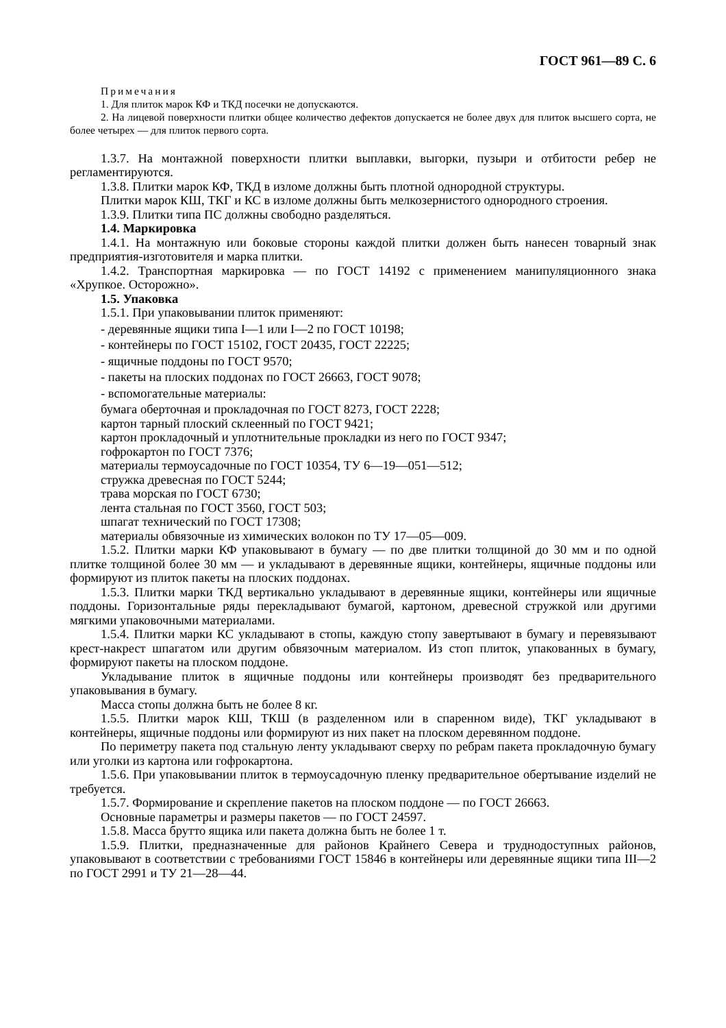ГОСТ 961—89 С. 6
Примечания
1. Для плиток марок КФ и ТКД посечки не допускаются.
2. На лицевой поверхности плитки общее количество дефектов допускается не более двух для плиток высшего сорта, не более четырех — для плиток первого сорта.
1.3.7. На монтажной поверхности плитки выплавки, выгорки, пузыри и отбитости ребер не регламентируются.
1.3.8. Плитки марок КФ, ТКД в изломе должны быть плотной однородной структуры.
Плитки марок КШ, ТКГ и КС в изломе должны быть мелкозернистого однородного строения.
1.3.9. Плитки типа ПС должны свободно разделяться.
1.4. Маркировка
1.4.1. На монтажную или боковые стороны каждой плитки должен быть нанесен товарный знак предприятия-изготовителя и марка плитки.
1.4.2. Транспортная маркировка — по ГОСТ 14192 с применением манипуляционного знака «Хрупкое. Осторожно».
1.5. Упаковка
1.5.1. При упаковывании плиток применяют:
- деревянные ящики типа I—1 или I—2 по ГОСТ 10198;
- контейнеры по ГОСТ 15102, ГОСТ 20435, ГОСТ 22225;
- ящичные поддоны по ГОСТ 9570;
- пакеты на плоских поддонах по ГОСТ 26663, ГОСТ 9078;
- вспомогательные материалы:
бумага оберточная и прокладочная по ГОСТ 8273, ГОСТ 2228;
картон тарный плоский склеенный по ГОСТ 9421;
картон прокладочный и уплотнительные прокладки из него по ГОСТ 9347;
гофрокартон по ГОСТ 7376;
материалы термоусадочные по ГОСТ 10354, ТУ 6—19—051—512;
стружка древесная по ГОСТ 5244;
трава морская по ГОСТ 6730;
лента стальная по ГОСТ 3560, ГОСТ 503;
шпагат технический по ГОСТ 17308;
материалы обвязочные из химических волокон по ТУ 17—05—009.
1.5.2. Плитки марки КФ упаковывают в бумагу — по две плитки толщиной до 30 мм и по одной плитке толщиной более 30 мм — и укладывают в деревянные ящики, контейнеры, ящичные поддоны или формируют из плиток пакеты на плоских поддонах.
1.5.3. Плитки марки ТКД вертикально укладывают в деревянные ящики, контейнеры или ящичные поддоны. Горизонтальные ряды перекладывают бумагой, картоном, древесной стружкой или другими мягкими упаковочными материалами.
1.5.4. Плитки марки КС укладывают в стопы, каждую стопу завертывают в бумагу и перевязывают крест-накрест шпагатом или другим обвязочным материалом. Из стоп плиток, упакованных в бумагу, формируют пакеты на плоском поддоне.
Укладывание плиток в ящичные поддоны или контейнеры производят без предварительного упаковывания в бумагу.
Масса стопы должна быть не более 8 кг.
1.5.5. Плитки марок КШ, ТКШ (в разделенном или в спаренном виде), ТКГ укладывают в контейнеры, ящичные поддоны или формируют из них пакет на плоском деревянном поддоне.
По периметру пакета под стальную ленту укладывают сверху по ребрам пакета прокладочную бумагу или уголки из картона или гофрокартона.
1.5.6. При упаковывании плиток в термоусадочную пленку предварительное обертывание изделий не требуется.
1.5.7. Формирование и скрепление пакетов на плоском поддоне — по ГОСТ 26663.
Основные параметры и размеры пакетов — по ГОСТ 24597.
1.5.8. Масса брутто ящика или пакета должна быть не более 1 т.
1.5.9. Плитки, предназначенные для районов Крайнего Севера и труднодоступных районов, упаковывают в соответствии с требованиями ГОСТ 15846 в контейнеры или деревянные ящики типа III—2 по ГОСТ 2991 и ТУ 21—28—44.